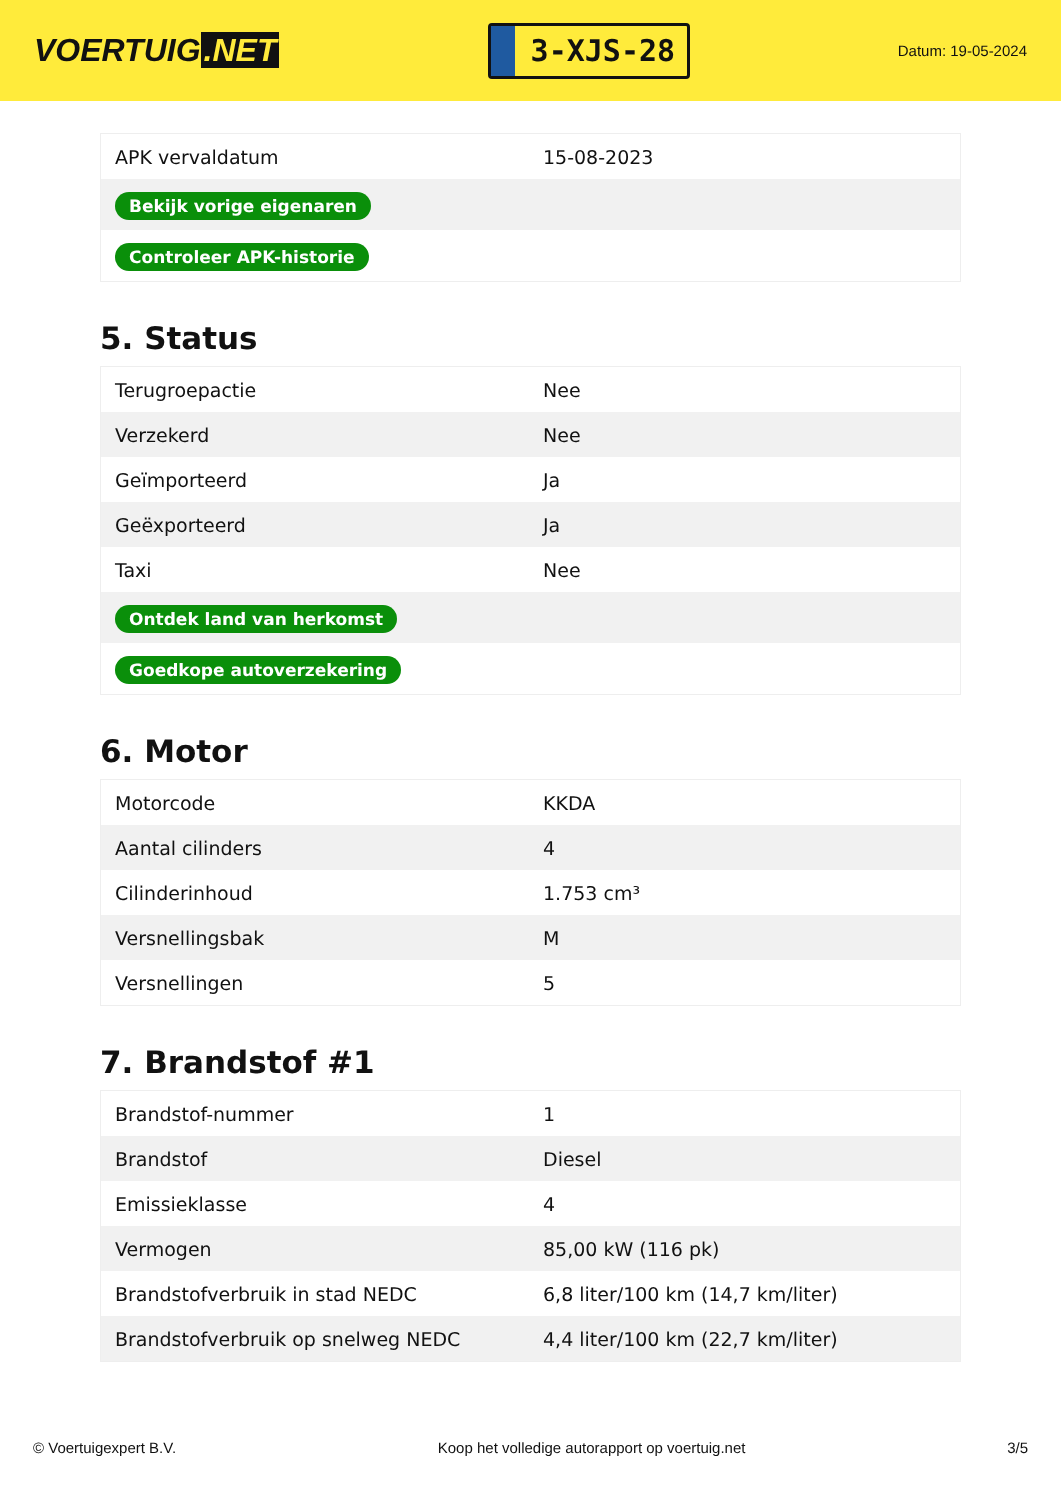VOERTUIG.NET
3-XJS-28
Datum: 19-05-2024
| APK vervaldatum | 15-08-2023 |
| Bekijk vorige eigenaren | |
| Controleer APK-historie | |
5. Status
| Terugroepactie | Nee |
| Verzekerd | Nee |
| Geïmporteerd | Ja |
| Geëxporteerd | Ja |
| Taxi | Nee |
| Ontdek land van herkomst | |
| Goedkope autoverzekering | |
6. Motor
| Motorcode | KKDA |
| Aantal cilinders | 4 |
| Cilinderinhoud | 1.753 cm³ |
| Versnellingsbak | M |
| Versnellingen | 5 |
7. Brandstof #1
| Brandstof-nummer | 1 |
| Brandstof | Diesel |
| Emissieklasse | 4 |
| Vermogen | 85,00 kW (116 pk) |
| Brandstofverbruik in stad NEDC | 6,8 liter/100 km (14,7 km/liter) |
| Brandstofverbruik op snelweg NEDC | 4,4 liter/100 km (22,7 km/liter) |
© Voertuigexpert B.V. Koop het volledige autorapport op voertuig.net 3/5